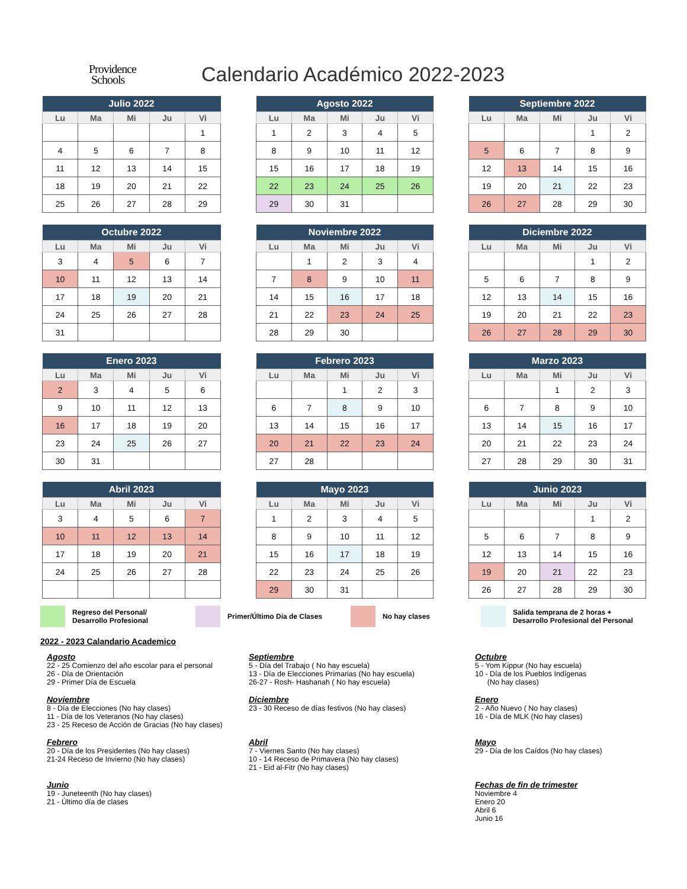Providence
Schools
Calendario Académico 2022-2023
| Julio 2022 | | | | |
| --- | --- | --- | --- | --- |
| Lu | Ma | Mi | Ju | Vi |
| | | | | 1 |
| 4 | 5 | 6 | 7 | 8 |
| 11 | 12 | 13 | 14 | 15 |
| 18 | 19 | 20 | 21 | 22 |
| 25 | 26 | 27 | 28 | 29 |
| Agosto 2022 | | | | |
| --- | --- | --- | --- | --- |
| Lu | Ma | Mi | Ju | Vi |
| 1 | 2 | 3 | 4 | 5 |
| 8 | 9 | 10 | 11 | 12 |
| 15 | 16 | 17 | 18 | 19 |
| 22 | 23 | 24 | 25 | 26 |
| 29 | 30 | 31 | | |
| Septiembre 2022 | | | | |
| --- | --- | --- | --- | --- |
| Lu | Ma | Mi | Ju | Vi |
| | | | 1 | 2 |
| 5 | 6 | 7 | 8 | 9 |
| 12 | 13 | 14 | 15 | 16 |
| 19 | 20 | 21 | 22 | 23 |
| 26 | 27 | 28 | 29 | 30 |
| Octubre 2022 | | | | |
| --- | --- | --- | --- | --- |
| Lu | Ma | Mi | Ju | Vi |
| 3 | 4 | 5 | 6 | 7 |
| 10 | 11 | 12 | 13 | 14 |
| 17 | 18 | 19 | 20 | 21 |
| 24 | 25 | 26 | 27 | 28 |
| 31 | | | | |
| Noviembre 2022 | | | | |
| --- | --- | --- | --- | --- |
| Lu | Ma | Mi | Ju | Vi |
| | 1 | 2 | 3 | 4 |
| 7 | 8 | 9 | 10 | 11 |
| 14 | 15 | 16 | 17 | 18 |
| 21 | 22 | 23 | 24 | 25 |
| 28 | 29 | 30 | | |
| Diciembre 2022 | | | | |
| --- | --- | --- | --- | --- |
| Lu | Ma | Mi | Ju | Vi |
| | | | 1 | 2 |
| 5 | 6 | 7 | 8 | 9 |
| 12 | 13 | 14 | 15 | 16 |
| 19 | 20 | 21 | 22 | 23 |
| 26 | 27 | 28 | 29 | 30 |
| Enero 2023 | | | | |
| --- | --- | --- | --- | --- |
| Lu | Ma | Mi | Ju | Vi |
| 2 | 3 | 4 | 5 | 6 |
| 9 | 10 | 11 | 12 | 13 |
| 16 | 17 | 18 | 19 | 20 |
| 23 | 24 | 25 | 26 | 27 |
| 30 | 31 | | | |
| Febrero 2023 | | | | |
| --- | --- | --- | --- | --- |
| Lu | Ma | Mi | Ju | Vi |
| | | 1 | 2 | 3 |
| 6 | 7 | 8 | 9 | 10 |
| 13 | 14 | 15 | 16 | 17 |
| 20 | 21 | 22 | 23 | 24 |
| 27 | 28 | | | |
| Marzo 2023 | | | | |
| --- | --- | --- | --- | --- |
| Lu | Ma | Mi | Ju | Vi |
| | | 1 | 2 | 3 |
| 6 | 7 | 8 | 9 | 10 |
| 13 | 14 | 15 | 16 | 17 |
| 20 | 21 | 22 | 23 | 24 |
| 27 | 28 | 29 | 30 | 31 |
| Abril 2023 | | | | |
| --- | --- | --- | --- | --- |
| Lu | Ma | Mi | Ju | Vi |
| 3 | 4 | 5 | 6 | 7 |
| 10 | 11 | 12 | 13 | 14 |
| 17 | 18 | 19 | 20 | 21 |
| 24 | 25 | 26 | 27 | 28 |
| Mayo 2023 | | | | |
| --- | --- | --- | --- | --- |
| Lu | Ma | Mi | Ju | Vi |
| 1 | 2 | 3 | 4 | 5 |
| 8 | 9 | 10 | 11 | 12 |
| 15 | 16 | 17 | 18 | 19 |
| 22 | 23 | 24 | 25 | 26 |
| 29 | 30 | 31 | | |
| Junio 2023 | | | | |
| --- | --- | --- | --- | --- |
| Lu | Ma | Mi | Ju | Vi |
| | | | 1 | 2 |
| 5 | 6 | 7 | 8 | 9 |
| 12 | 13 | 14 | 15 | 16 |
| 19 | 20 | 21 | 22 | 23 |
| 26 | 27 | 28 | 29 | 30 |
Regreso del Personal/
Desarrollo Profesional Primer/Último Día de Clases No hay clases Salida temprana de 2 horas +
Desarrollo Profesional del Personal
2022 - 2023 Calandario Academico
Agosto
22 - 25 Comienzo del año escolar para el personal
26 - Día de Orientación
29 - Primer Día de Escuela
Septiembre
5 - Día del Trabajo ( No hay escuela)
13 - Día de Elecciones Primarias (No hay escuela)
26-27 - Rosh- Hashanah ( No hay escuela)
Octubre
5 - Yom Kippur (No hay escuela)
10 - Día de los Pueblos Indígenas
(No hay clases)
Noviembre
8 - Día de Elecciones (No hay clases)
11 - Día de los Veteranos (No hay clases)
23 - 25 Receso de Acción de Gracias (No hay clases)
Diciembre
23 - 30 Receso de días festivos (No hay clases)
Enero
2 - Año Nuevo ( No hay clases)
16 - Día de MLK (No hay clases)
Febrero
20 - Día de los Presidentes (No hay clases)
21-24 Receso de Invierno (No hay clases)
Abril
7 - Viernes Santo (No hay clases)
10 - 14 Receso de Primavera (No hay clases)
21 - Eid al-Fitr (No hay clases)
Mayo
29 - Día de los Caídos (No hay clases)
Junio
19 - Juneteenth (No hay clases)
21 - Último día de clases
Fechas de fin de trimester
Noviembre 4
Enero 20
Abril 6
Junio 16